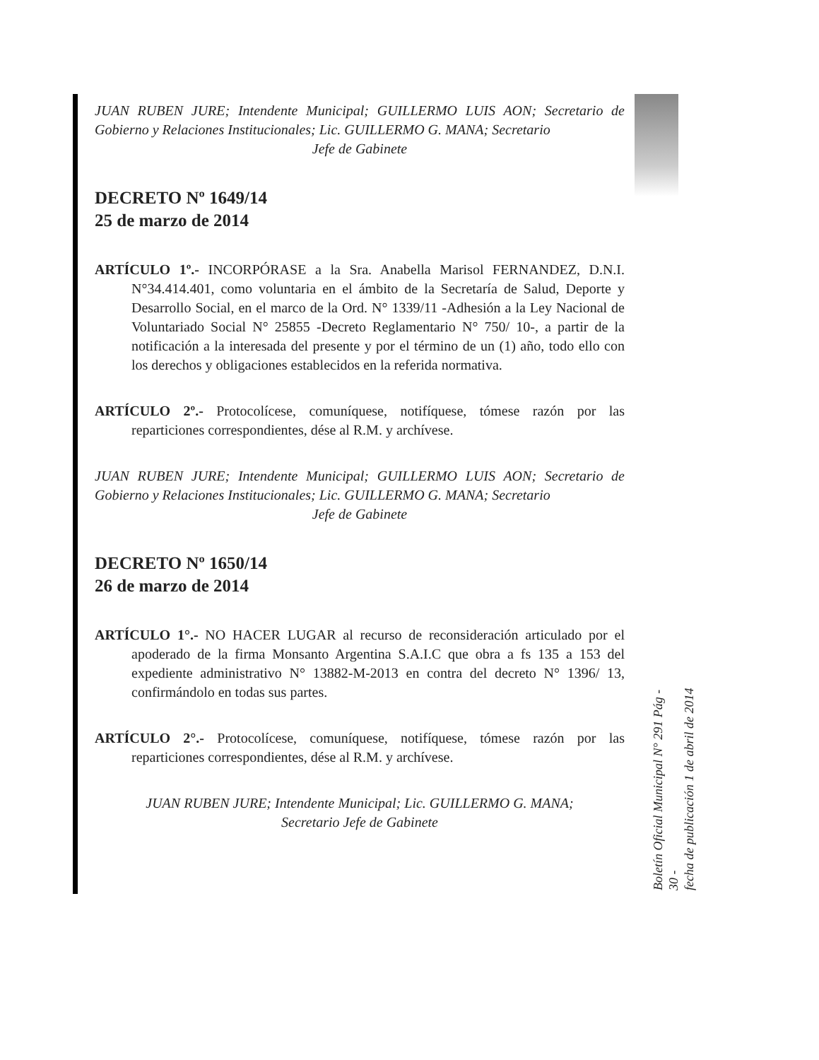JUAN RUBEN JURE; Intendente Municipal; GUILLERMO LUIS AON; Secretario de Gobierno y Relaciones Institucionales; Lic. GUILLERMO G. MANA; Secretario
Jefe de Gabinete
DECRETO Nº 1649/14
25 de marzo de 2014
ARTÍCULO 1º.- INCORPÓRASE a la Sra. Anabella Marisol FERNANDEZ, D.N.I. N°34.414.401, como voluntaria en el ámbito de la Secretaría de Salud, Deporte y Desarrollo Social, en el marco de la Ord. N° 1339/11 -Adhesión a la Ley Nacional de Voluntariado Social N° 25855 -Decreto Reglamentario N° 750/ 10-, a partir de la notificación a la interesada del presente y por el término de un (1) año, todo ello con los derechos y obligaciones establecidos en la referida normativa.
ARTÍCULO 2º.- Protocolícese, comuníquese, notifíquese, tómese razón por las reparticiones correspondientes, dése al R.M. y archívese.
JUAN RUBEN JURE; Intendente Municipal; GUILLERMO LUIS AON; Secretario de Gobierno y Relaciones Institucionales; Lic. GUILLERMO G. MANA; Secretario
Jefe de Gabinete
DECRETO Nº 1650/14
26 de marzo de 2014
ARTÍCULO 1°.- NO HACER LUGAR al recurso de reconsideración articulado por el apoderado de la firma Monsanto Argentina S.A.I.C que obra a fs 135 a 153 del expediente administrativo N° 13882-M-2013 en contra del decreto N° 1396/ 13, confirmándolo en todas sus partes.
ARTÍCULO 2°.- Protocolícese, comuníquese, notifíquese, tómese razón por las reparticiones correspondientes, dése al R.M. y archívese.
JUAN RUBEN JURE; Intendente Municipal; Lic. GUILLERMO G. MANA;
Secretario Jefe de Gabinete
Boletín Oficial Municipal N° 291 Pág - 30 -
fecha de publicación 1 de abril de 2014